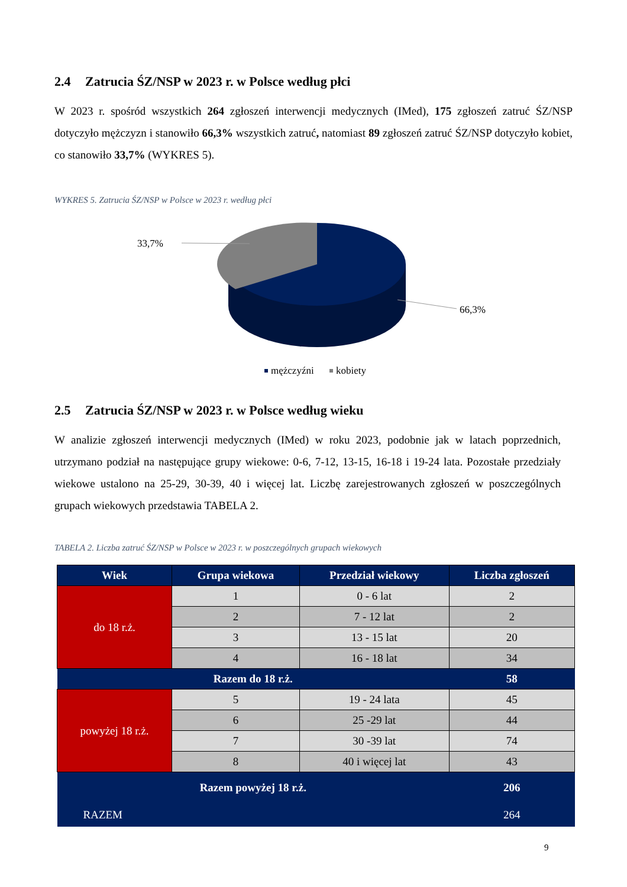2.4 Zatrucia ŚZ/NSP w 2023 r. w Polsce według płci
W 2023 r. spośród wszystkich 264 zgłoszeń interwencji medycznych (IMed), 175 zgłoszeń zatruć ŚZ/NSP dotyczyło mężczyzn i stanowiło 66,3% wszystkich zatruć, natomiast 89 zgłoszeń zatruć ŚZ/NSP dotyczyło kobiet, co stanowiło 33,7% (WYKRES 5).
WYKRES 5. Zatrucia ŚZ/NSP w Polsce w 2023 r. według płci
33,7%
66,3%
mężczyźni
kobiety
2.5 Zatrucia ŚZ/NSP w 2023 r. w Polsce według wieku
W analizie zgłoszeń interwencji medycznych (IMed) w roku 2023, podobnie jak w latach poprzednich, utrzymano podział na następujące grupy wiekowe: 0-6, 7-12, 13-15, 16-18 i 19-24 lata. Pozostałe przedziały wiekowe ustalono na 25-29, 30-39, 40 i więcej lat. Liczbę zarejestrowanych zgłoszeń w poszczególnych grupach wiekowych przedstawia TABELA 2.
TABELA 2. Liczba zatruć ŚZ/NSP w Polsce w 2023 r. w poszczególnych grupach wiekowych
| Wiek | Grupa wiekowa | Przedział wiekowy | Liczba zgłoszeń |
| --- | --- | --- | --- |
| do 18 r.ż. | 1 | 0 - 6 lat | 2 |
| | 2 | 7 - 12 lat | 2 |
| | 3 | 13 - 15 lat | 20 |
| | 4 | 16 - 18 lat | 34 |
| Razem do 18 r.ż. | | | 58 |
| powyżej 18 r.ż. | 5 | 19 - 24 lata | 45 |
| | 6 | 25 -29 lat | 44 |
| | 7 | 30 -39 lat | 74 |
| | 8 | 40 i więcej lat | 43 |
| Razem powyżej 18 r.ż. | | | 206 |
| RAZEM | | | 264 |
9